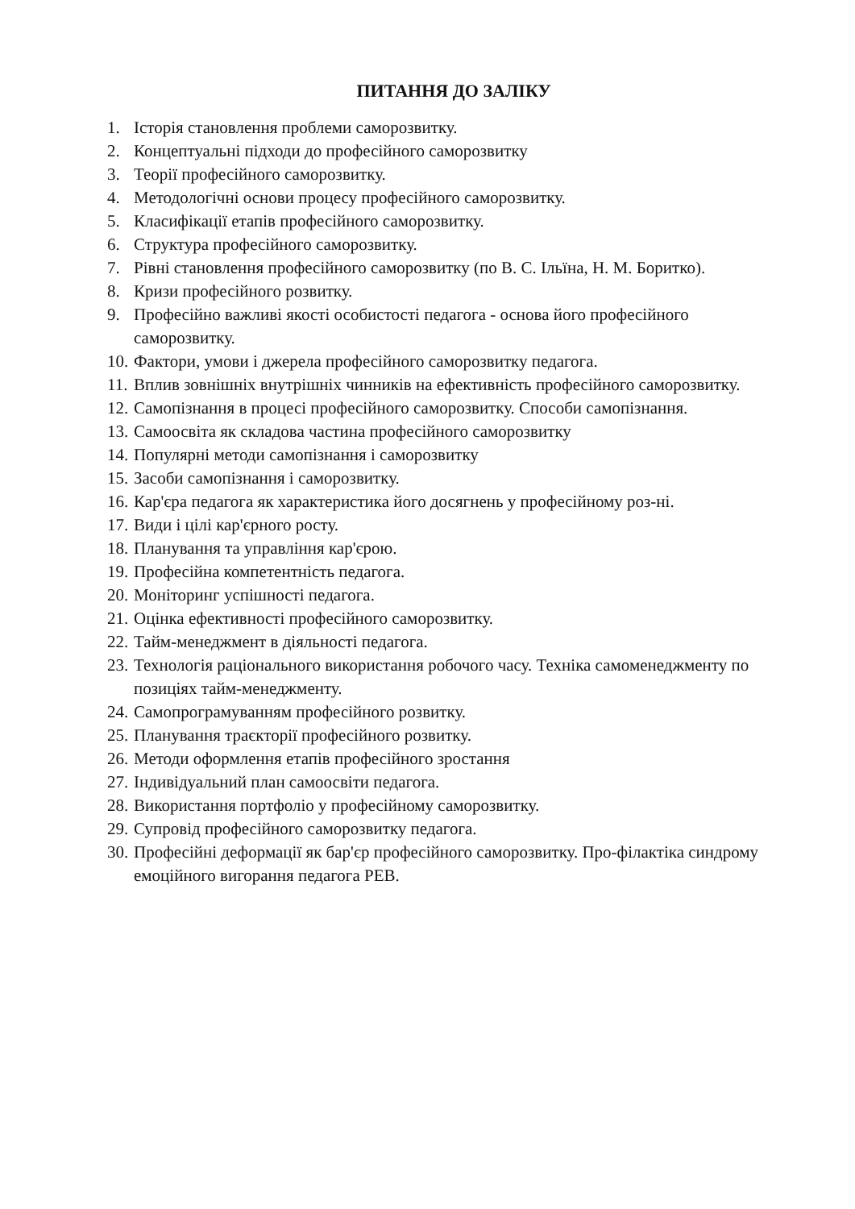ПИТАННЯ ДО ЗАЛІКУ
1. Історія становлення проблеми саморозвитку.
2. Концептуальні підходи до професійного саморозвитку
3. Теорії професійного саморозвитку.
4. Методологічні основи процесу професійного саморозвитку.
5. Класифікації етапів професійного саморозвитку.
6. Структура професійного саморозвитку.
7. Рівні становлення професійного саморозвитку (по В. С. Ільїна, Н. М. Боритко).
8. Кризи професійного розвитку.
9. Професійно важливі якості особистості педагога - основа його професійного саморозвитку.
10. Фактори, умови і джерела професійного саморозвитку педагога.
11. Вплив зовнішніх внутрішніх чинників на ефективність професійного саморозвитку.
12. Самопізнання в процесі професійного саморозвитку. Способи самопізнання.
13. Самоосвіта як складова частина професійного саморозвитку
14. Популярні методи самопізнання і саморозвитку
15. Засоби самопізнання і саморозвитку.
16. Кар'єра педагога як характеристика його досягнень у професійному роз-ні.
17. Види і цілі кар'єрного росту.
18. Планування та управління кар'єрою.
19. Професійна компетентність педагога.
20. Моніторинг успішності педагога.
21. Оцінка ефективності професійного саморозвитку.
22. Тайм-менеджмент в діяльності педагога.
23. Технологія раціонального використання робочого часу. Техніка самоменеджменту по позиціях тайм-менеджменту.
24. Самопрограмуванням професійного розвитку.
25. Планування траєкторії професійного розвитку.
26. Методи оформлення етапів професійного зростання
27. Індивідуальний план самоосвіти педагога.
28. Використання портфоліо у професійному саморозвитку.
29. Супровід професійного саморозвитку педагога.
30. Професійні деформації як бар'єр професійного саморозвитку. Про-філактіка синдрому емоційного вигорання педагога РЕВ.